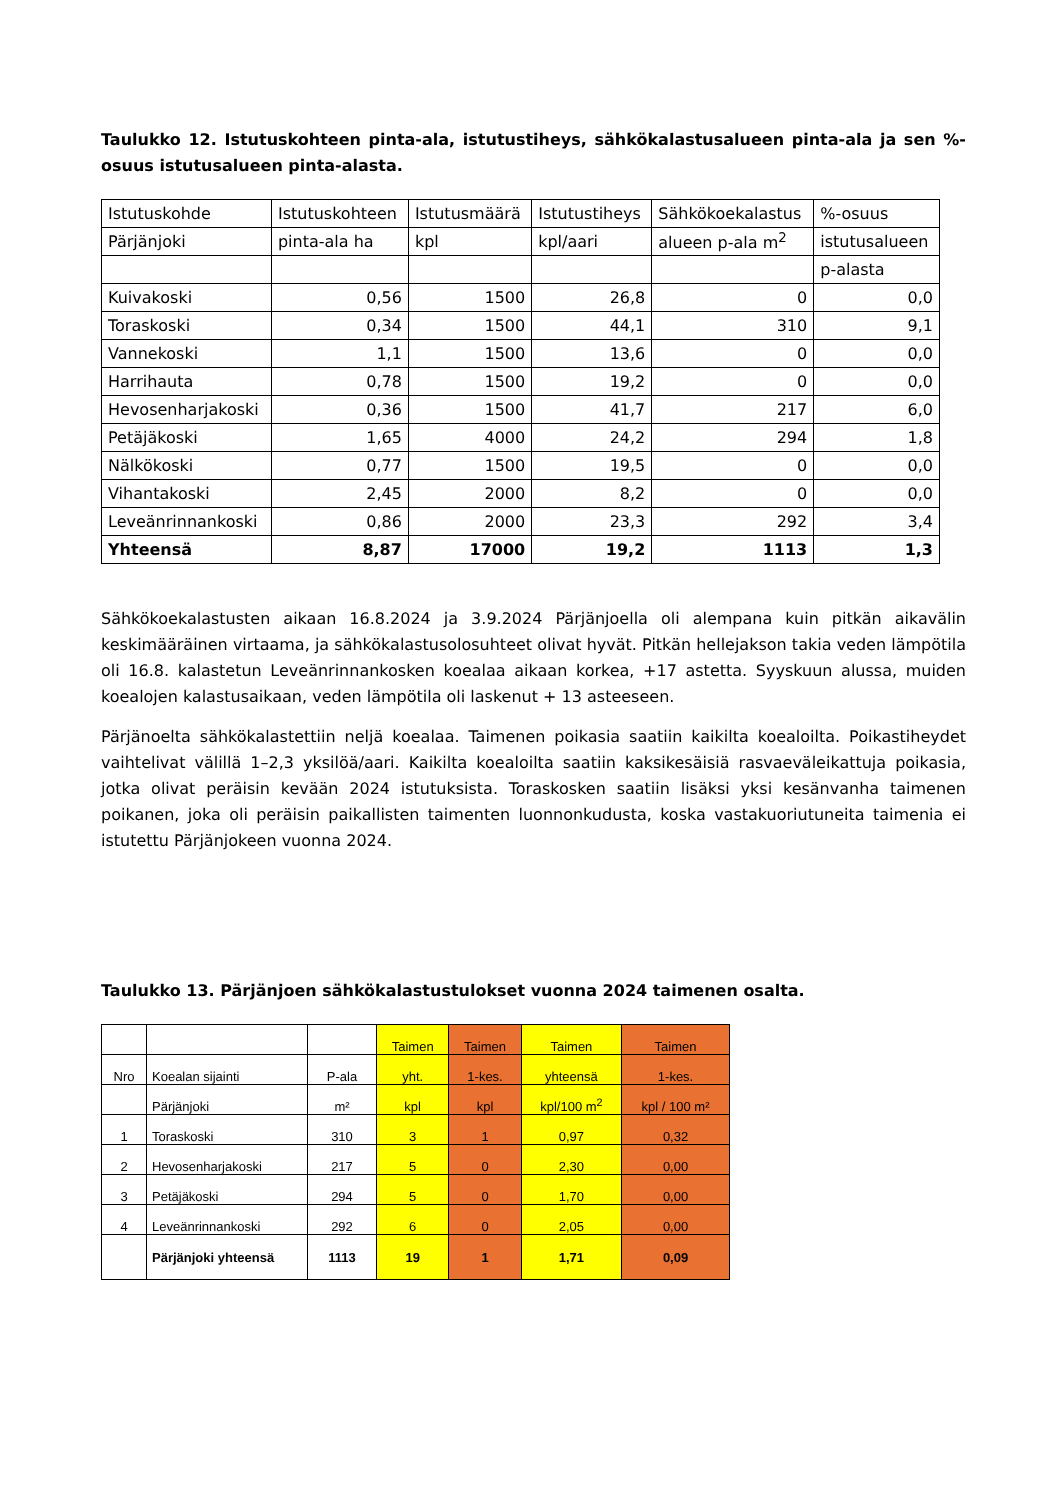Taulukko 12. Istutuskohteen pinta-ala, istutustiheys, sähkökalastusalueen pinta-ala ja sen %-osuus istutusalueen pinta-alasta.
| Istutuskohde | Istutuskohteen | Istutusmäärä | Istutustiheys | Sähkökoekalastus | %-osuus |
| Pärjänjoki | pinta-ala ha | kpl | kpl/aari | alueen p-ala m<sup>2</sup> | istutusalueen |
| | | | | | p-alasta |
| Kuivakoski | 0,56 | 1500 | 26,8 | 0 | 0,0 |
| Toraskoski | 0,34 | 1500 | 44,1 | 310 | 9,1 |
| Vannekoski | 1,1 | 1500 | 13,6 | 0 | 0,0 |
| Harrihauta | 0,78 | 1500 | 19,2 | 0 | 0,0 |
| Hevosenharjakoski | 0,36 | 1500 | 41,7 | 217 | 6,0 |
| Petäjäkoski | 1,65 | 4000 | 24,2 | 294 | 1,8 |
| Nälkökoski | 0,77 | 1500 | 19,5 | 0 | 0,0 |
| Vihantakoski | 2,45 | 2000 | 8,2 | 0 | 0,0 |
| Leveänrinnankoski | 0,86 | 2000 | 23,3 | 292 | 3,4 |
| Yhteensä | 8,87 | 17000 | 19,2 | 1113 | 1,3 |
Sähkökoekalastusten aikaan 16.8.2024 ja 3.9.2024 Pärjänjoella oli alempana kuin pitkän aikavälin keskimääräinen virtaama, ja sähkökalastusolosuhteet olivat hyvät. Pitkän hellejakson takia veden lämpötila oli 16.8. kalastetun Leveänrinnankosken koealaa aikaan korkea, +17 astetta. Syyskuun alussa, muiden koealojen kalastusaikaan, veden lämpötila oli laskenut + 13 asteeseen.
Pärjänoelta sähkökalastettiin neljä koealaa. Taimenen poikasia saatiin kaikilta koealoilta. Poikastiheydet vaihtelivat välillä 1–2,3 yksilöä/aari. Kaikilta koealoilta saatiin kaksikesäisiä rasvaeväleikattuja poikasia, jotka olivat peräisin kevään 2024 istutuksista. Toraskosken saatiin lisäksi yksi kesänvanha taimenen poikanen, joka oli peräisin paikallisten taimenten luonnonkudusta, koska vastakuoriutuneita taimenia ei istutettu Pärjänjokeen vuonna 2024.
Taulukko 13. Pärjänjoen sähkökalastustulokset vuonna 2024 taimenen osalta.
| | | | Taimen | Taimen | Taimen | Taimen |
| Nro | Koealan sijainti | P-ala | yht. | 1-kes. | yhteensä | 1-kes. |
| | Pärjänjoki | m² | kpl | kpl | kpl/100 m<sup>2</sup> | kpl / 100 m² |
| 1 | Toraskoski | 310 | 3 | 1 | 0,97 | 0,32 |
| 2 | Hevosenharjakoski | 217 | 5 | 0 | 2,30 | 0,00 |
| 3 | Petäjäkoski | 294 | 5 | 0 | 1,70 | 0,00 |
| 4 | Leveänrinnankoski | 292 | 6 | 0 | 2,05 | 0,00 |
| | Pärjänjoki yhteensä | 1113 | 19 | 1 | 1,71 | 0,09 |